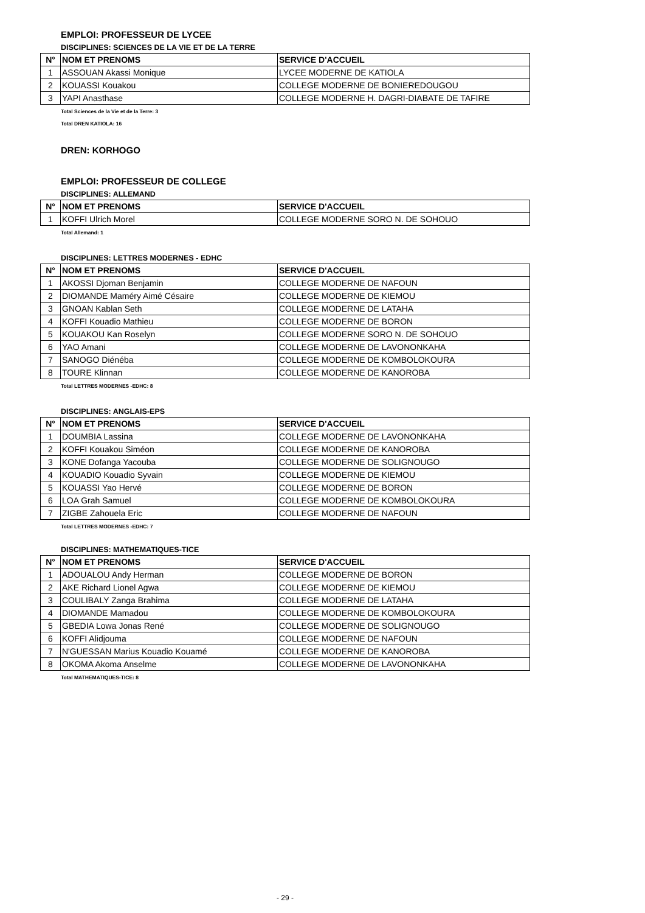EMPLOI: PROFESSEUR DE LYCEE
DISCIPLINES: SCIENCES DE LA VIE ET DE LA TERRE
| N° | NOM ET PRENOMS | SERVICE D'ACCUEIL |
| --- | --- | --- |
| 1 | ASSOUAN Akassi Monique | LYCEE MODERNE DE KATIOLA |
| 2 | KOUASSI Kouakou | COLLEGE MODERNE DE BONIEREDOUGOU |
| 3 | YAPI Anasthase | COLLEGE MODERNE H. DAGRI-DIABATE DE TAFIRE |
Total Sciences de la Vie et de la Terre: 3
Total DREN KATIOLA: 16
DREN: KORHOGO
EMPLOI: PROFESSEUR DE COLLEGE
DISCIPLINES: ALLEMAND
| N° | NOM ET PRENOMS | SERVICE D'ACCUEIL |
| --- | --- | --- |
| 1 | KOFFI Ulrich Morel | COLLEGE MODERNE SORO N. DE SOHOUO |
Total Allemand: 1
DISCIPLINES: LETTRES MODERNES - EDHC
| N° | NOM ET PRENOMS | SERVICE D'ACCUEIL |
| --- | --- | --- |
| 1 | AKOSSI Djoman Benjamin | COLLEGE MODERNE DE NAFOUN |
| 2 | DIOMANDE Maméry Aimé Césaire | COLLEGE MODERNE DE KIEMOU |
| 3 | GNOAN Kablan Seth | COLLEGE MODERNE DE LATAHA |
| 4 | KOFFI Kouadio Mathieu | COLLEGE MODERNE DE BORON |
| 5 | KOUAKOU Kan Roselyn | COLLEGE MODERNE SORO N. DE SOHOUO |
| 6 | YAO Amani | COLLEGE MODERNE DE LAVONONKAHA |
| 7 | SANOGO Diénéba | COLLEGE MODERNE DE KOMBOLOKOURA |
| 8 | TOURE Klinnan | COLLEGE MODERNE DE KANOROBA |
Total LETTRES MODERNES -EDHC: 8
DISCIPLINES: ANGLAIS-EPS
| N° | NOM ET PRENOMS | SERVICE D'ACCUEIL |
| --- | --- | --- |
| 1 | DOUMBIA Lassina | COLLEGE MODERNE DE LAVONONKAHA |
| 2 | KOFFI Kouakou Siméon | COLLEGE MODERNE DE KANOROBA |
| 3 | KONE Dofanga Yacouba | COLLEGE MODERNE DE SOLIGNOUGO |
| 4 | KOUADIO Kouadio Syvain | COLLEGE MODERNE DE KIEMOU |
| 5 | KOUASSI Yao Hervé | COLLEGE MODERNE DE BORON |
| 6 | LOA Grah Samuel | COLLEGE MODERNE DE KOMBOLOKOURA |
| 7 | ZIGBE Zahouela Eric | COLLEGE MODERNE DE NAFOUN |
Total LETTRES MODERNES -EDHC: 7
DISCIPLINES: MATHEMATIQUES-TICE
| N° | NOM ET PRENOMS | SERVICE D'ACCUEIL |
| --- | --- | --- |
| 1 | ADOUALOU Andy Herman | COLLEGE MODERNE DE BORON |
| 2 | AKE Richard Lionel Agwa | COLLEGE MODERNE DE KIEMOU |
| 3 | COULIBALY Zanga Brahima | COLLEGE MODERNE DE LATAHA |
| 4 | DIOMANDE Mamadou | COLLEGE MODERNE DE KOMBOLOKOURA |
| 5 | GBEDIA Lowa Jonas René | COLLEGE MODERNE DE SOLIGNOUGO |
| 6 | KOFFI Alidjouma | COLLEGE MODERNE DE NAFOUN |
| 7 | N'GUESSAN Marius Kouadio Kouamé | COLLEGE MODERNE DE KANOROBA |
| 8 | OKOMA Akoma Anselme | COLLEGE MODERNE DE LAVONONKAHA |
Total MATHEMATIQUES-TICE: 8
- 29 -